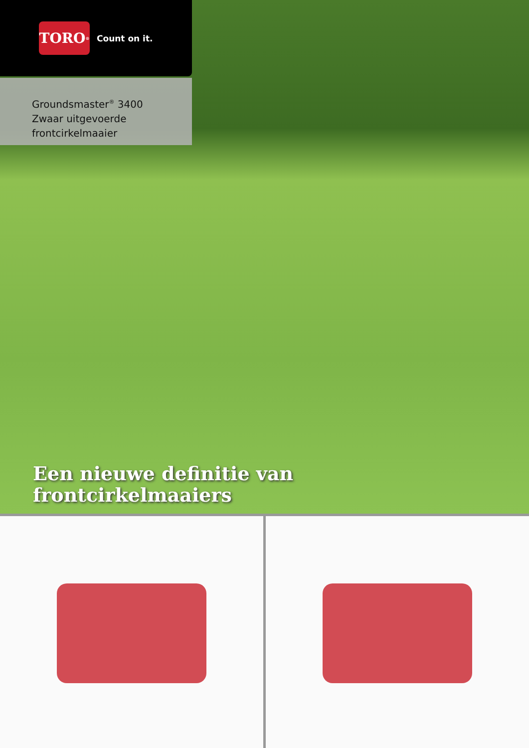TORO<sup>®</sup>
Count on it.
Groundsmaster<sup>®</sup> 3400
Zwaar uitgevoerde
frontcirkelmaaier
Een nieuwe definitie van
frontcirkelmaaiers